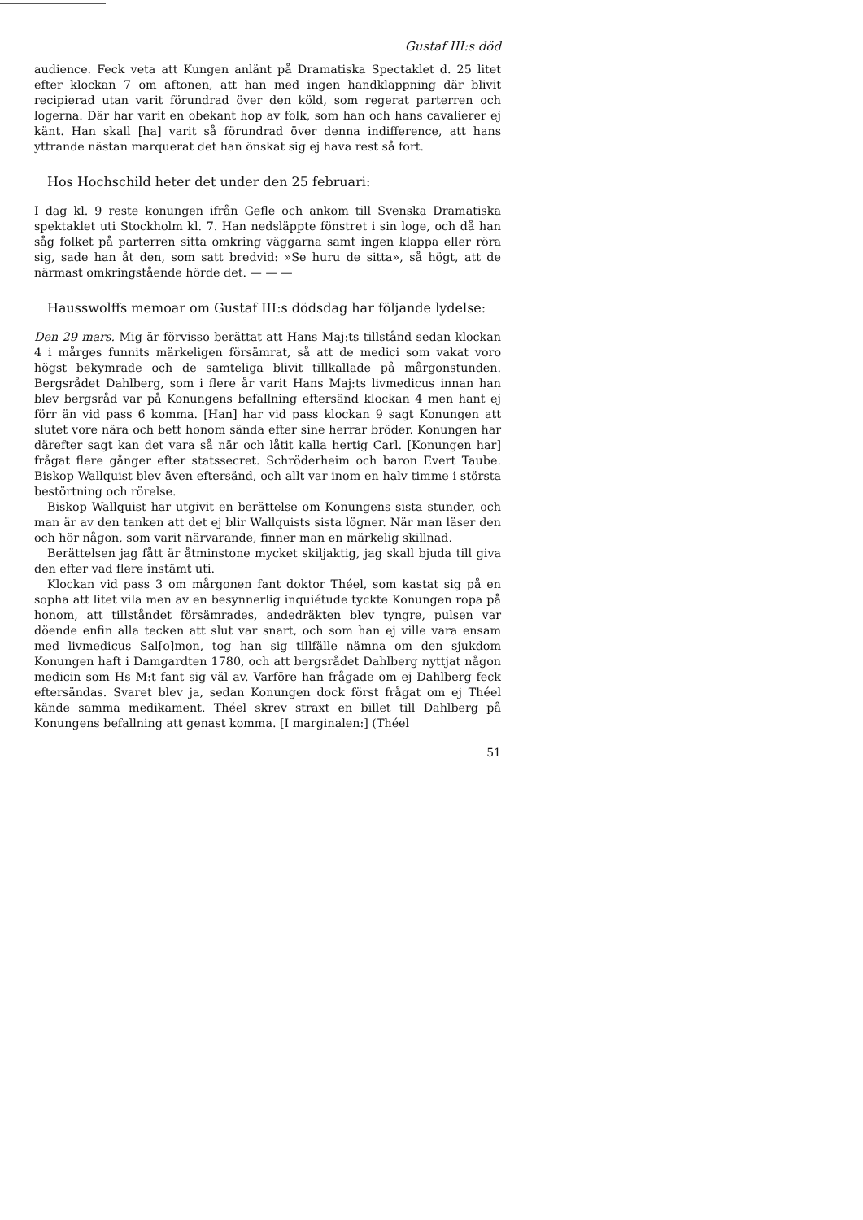Gustaf III:s död
audience. Feck veta att Kungen anlänt på Dramatiska Spectaklet d. 25 litet efter klockan 7 om aftonen, att han med ingen handklappning där blivit recipierad utan varit förundrad över den köld, som regerat parterren och logerna. Där har varit en obekant hop av folk, som han och hans cavalierer ej känt. Han skall [ha] varit så förundrad över denna indifference, att hans yttrande nästan marquerat det han önskat sig ej hava rest så fort.
Hos Hochschild heter det under den 25 februari:
I dag kl. 9 reste konungen ifrån Gefle och ankom till Svenska Dramatiska spektaklet uti Stockholm kl. 7. Han nedsläppte fönstret i sin loge, och då han såg folket på parterren sitta omkring väggarna samt ingen klappa eller röra sig, sade han åt den, som satt bredvid: »Se huru de sitta», så högt, att de närmast omkringstående hörde det. — — —
Hausswolffs memoar om Gustaf III:s dödsdag har följande lydelse:
Den 29 mars. Mig är förvisso berättat att Hans Maj:ts tillstånd sedan klockan 4 i mårges funnits märkeligen försämrat, så att de medici som vakat voro högst bekymrade och de samteliga blivit tillkallade på mårgonstunden. Bergsrådet Dahlberg, som i flere år varit Hans Maj:ts livmedicus innan han blev bergsråd var på Konungens befallning eftersänd klockan 4 men hant ej förr än vid pass 6 komma. [Han] har vid pass klockan 9 sagt Konungen att slutet vore nära och bett honom sända efter sine herrar bröder. Konungen har därefter sagt kan det vara så när och låtit kalla hertig Carl. [Konungen har] frågat flere gånger efter statssecret. Schröderheim och baron Evert Taube. Biskop Wallquist blev även eftersänd, och allt var inom en halv timme i största bestörtning och rörelse.
Biskop Wallquist har utgivit en berättelse om Konungens sista stunder, och man är av den tanken att det ej blir Wallquists sista lögner. När man läser den och hör någon, som varit närvarande, finner man en märkelig skillnad.
Berättelsen jag fått är åtminstone mycket skiljaktig, jag skall bjuda till giva den efter vad flere instämt uti.
Klockan vid pass 3 om mårgonen fant doktor Théel, som kastat sig på en sopha att litet vila men av en besynnerlig inquiétude tyckte Konungen ropa på honom, att tillståndet försämrades, andedräkten blev tyngre, pulsen var döende enfin alla tecken att slut var snart, och som han ej ville vara ensam med livmedicus Sal[o]mon, tog han sig tillfälle nämna om den sjukdom Konungen haft i Damgardten 1780, och att bergsrådet Dahlberg nyttjat någon medicin som Hs M:t fant sig väl av. Varföre han frågade om ej Dahlberg feck eftersändas. Svaret blev ja, sedan Konungen dock först frågat om ej Théel kände samma medikament. Théel skrev straxt en billet till Dahlberg på Konungens befallning att genast komma. [I marginalen:] (Théel
51